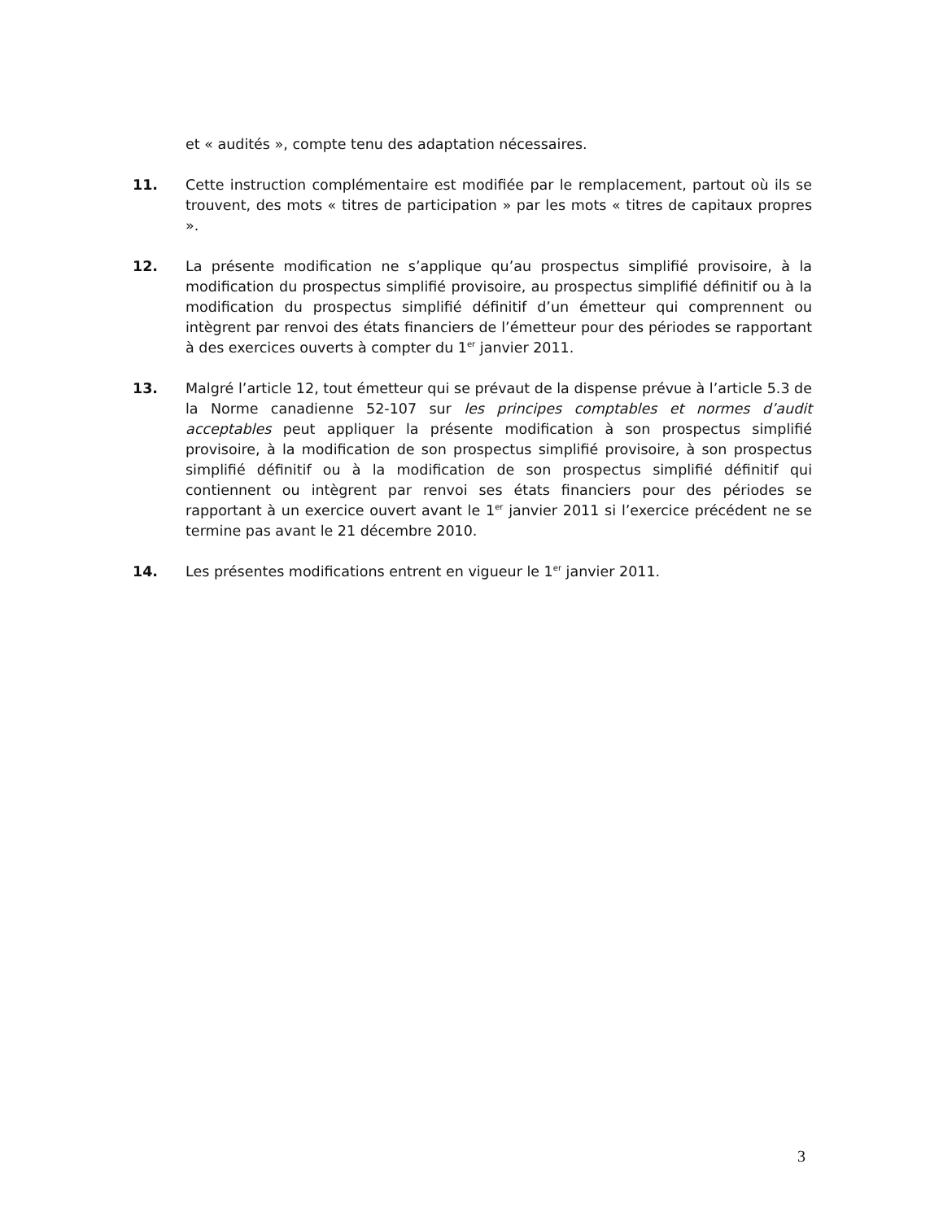et « audités », compte tenu des adaptation nécessaires.
11. Cette instruction complémentaire est modifiée par le remplacement, partout où ils se trouvent, des mots « titres de participation » par les mots « titres de capitaux propres ».
12. La présente modification ne s’applique qu’au prospectus simplifié provisoire, à la modification du prospectus simplifié provisoire, au prospectus simplifié définitif ou à la modification du prospectus simplifié définitif d’un émetteur qui comprennent ou intègrent par renvoi des états financiers de l’émetteur pour des périodes se rapportant à des exercices ouverts à compter du 1<sup>er</sup> janvier 2011.
13. Malgré l’article 12, tout émetteur qui se prévaut de la dispense prévue à l’article 5.3 de la Norme canadienne 52-107 sur les principes comptables et normes d’audit acceptables peut appliquer la présente modification à son prospectus simplifié provisoire, à la modification de son prospectus simplifié provisoire, à son prospectus simplifié définitif ou à la modification de son prospectus simplifié définitif qui contiennent ou intègrent par renvoi ses états financiers pour des périodes se rapportant à un exercice ouvert avant le 1<sup>er</sup> janvier 2011 si l’exercice précédent ne se termine pas avant le 21 décembre 2010.
14. Les présentes modifications entrent en vigueur le 1<sup>er</sup> janvier 2011.
3